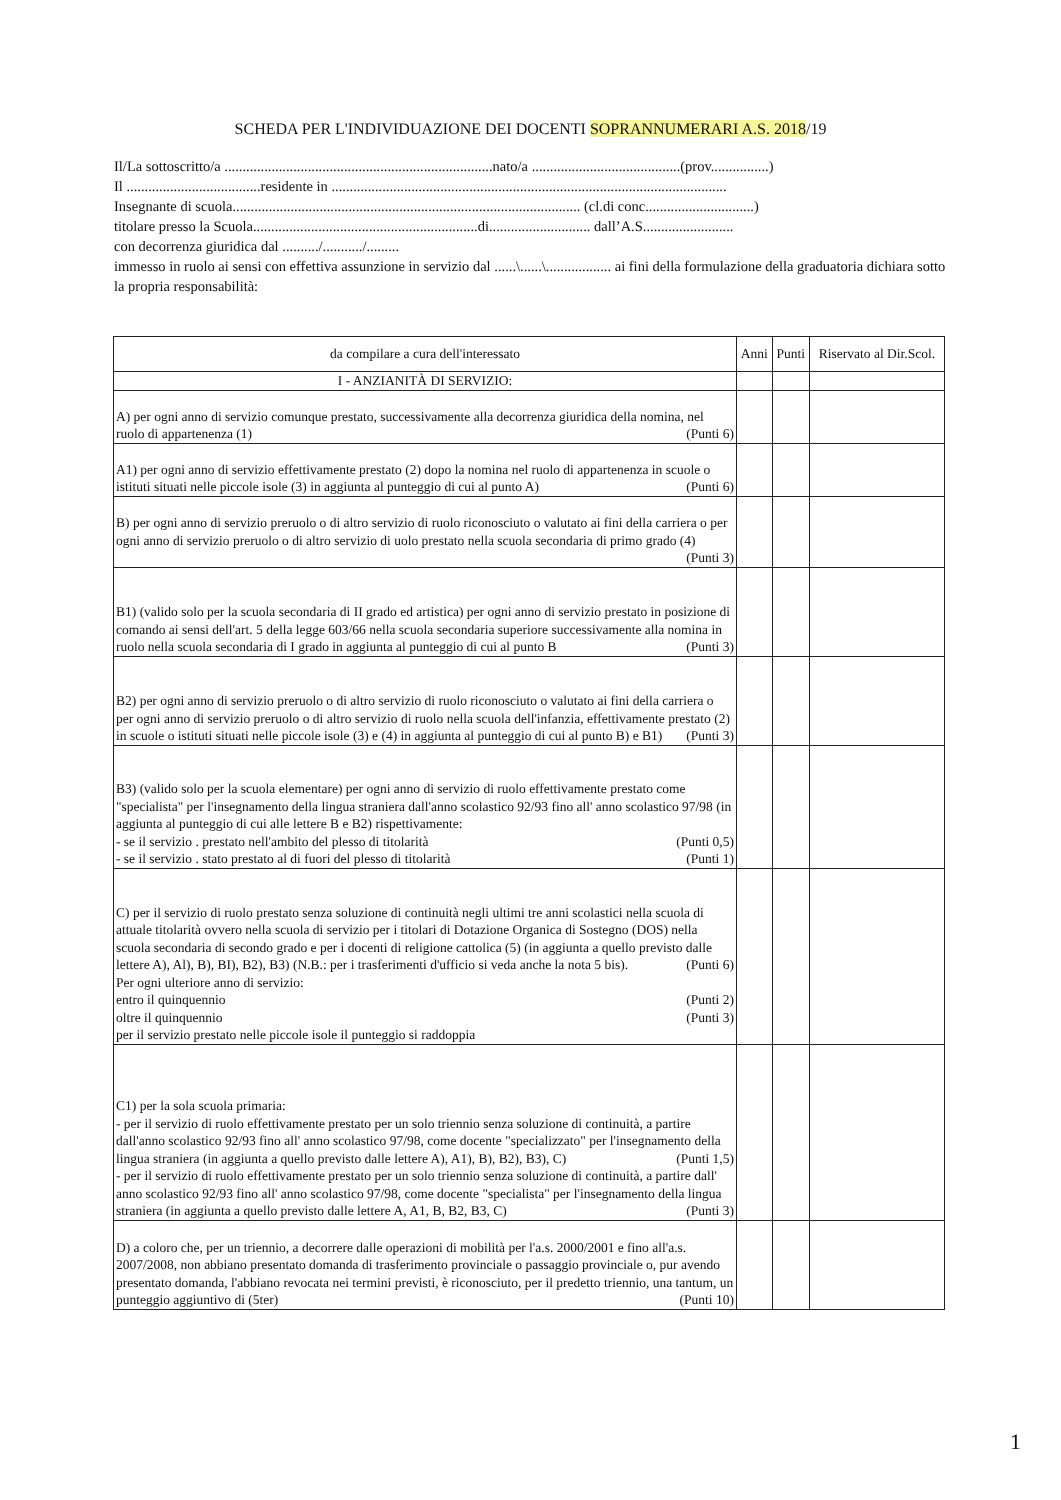SCHEDA PER L'INDIVIDUAZIONE DEI DOCENTI SOPRANNUMERARI A.S. 2018/19
Il/La sottoscritto/a ..........................................................................nato/a .........................................(prov................)
Il .....................................residente in .............................................................................................................
Insegnante di scuola................................................................................................ (cl.di conc..............................)
titolare presso la Scuola..............................................................di............................ dall’A.S.........................
con decorrenza giuridica dal ........../.........../.........
immesso in ruolo ai sensi con effettiva assunzione in servizio dal ......\......\.................. ai fini della formulazione della graduatoria dichiara sotto la propria responsabilità:
| da compilare a cura dell'interessato | Anni | Punti | Riservato al Dir.Scol. |
| --- | --- | --- | --- |
| I - ANZIANITÀ DI SERVIZIO: | | | |
| A) per ogni anno di servizio comunque prestato, successivamente alla decorrenza giuridica della nomina, nel ruolo di appartenenza (1) (Punti 6) | | | |
| A1) per ogni anno di servizio effettivamente prestato (2) dopo la nomina nel ruolo di appartenenza in scuole o istituti situati nelle piccole isole (3) in aggiunta al punteggio di cui al punto A) (Punti 6) | | | |
| B) per ogni anno di servizio preruolo o di altro servizio di ruolo riconosciuto o valutato ai fini della carriera o per ogni anno di servizio preruolo o di altro servizio di uolo prestato nella scuola secondaria di primo grado (4) (Punti 3) | | | |
| B1) (valido solo per la scuola secondaria di II grado ed artistica) per ogni anno di servizio prestato in posizione di comando ai sensi dell'art. 5 della legge 603/66 nella scuola secondaria superiore successivamente alla nomina in ruolo nella scuola secondaria di I grado in aggiunta al punteggio di cui al punto B (Punti 3) | | | |
| B2) per ogni anno di servizio preruolo o di altro servizio di ruolo riconosciuto o valutato ai fini della carriera o per ogni anno di servizio preruolo o di altro servizio di ruolo nella scuola dell'infanzia, effettivamente prestato (2) in scuole o istituti situati nelle piccole isole (3) e (4) in aggiunta al punteggio di cui al punto B) e B1) (Punti 3) | | | |
| B3) (valido solo per la scuola elementare) per ogni anno di servizio di ruolo effettivamente prestato come "specialista" per l'insegnamento della lingua straniera dall'anno scolastico 92/93 fino all' anno scolastico 97/98 (in aggiunta al punteggio di cui alle lettere B e B2) rispettivamente: - se il servizio . prestato nell'ambito del plesso di titolarità (Punti 0,5) - se il servizio . stato prestato al di fuori del plesso di titolarità (Punti 1) | | | |
| C) per il servizio di ruolo prestato senza soluzione di continuità negli ultimi tre anni scolastici nella scuola di attuale titolarità ovvero nella scuola di servizio per i titolari di Dotazione Organica di Sostegno (DOS) nella scuola secondaria di secondo grado e per i docenti di religione cattolica (5) (in aggiunta a quello previsto dalle lettere A), Al), B), BI), B2), B3) (N.B.: per i trasferimenti d'ufficio si veda anche la nota 5 bis). (Punti 6) Per ogni ulteriore anno di servizio: entro il quinquennio (Punti 2) oltre il quinquennio (Punti 3) per il servizio prestato nelle piccole isole il punteggio si raddoppia | | | |
| C1) per la sola scuola primaria: - per il servizio di ruolo effettivamente prestato per un solo triennio senza soluzione di continuità, a partire dall'anno scolastico 92/93 fino all' anno scolastico 97/98, come docente "specializzato" per l'insegnamento della lingua straniera (in aggiunta a quello previsto dalle lettere A), A1), B), B2), B3), C) (Punti 1,5) - per il servizio di ruolo effettivamente prestato per un solo triennio senza soluzione di continuità, a partire dall' anno scolastico 92/93 fino all' anno scolastico 97/98, come docente "specialista" per l'insegnamento della lingua straniera (in aggiunta a quello previsto dalle lettere A, A1, B, B2, B3, C) (Punti 3) | | | |
| D) a coloro che, per un triennio, a decorrere dalle operazioni di mobilità per l'a.s. 2000/2001 e fino all'a.s. 2007/2008, non abbiano presentato domanda di trasferimento provinciale o passaggio provinciale o, pur avendo presentato domanda, l'abbiano revocata nei termini previsti, è riconosciuto, per il predetto triennio, una tantum, un punteggio aggiuntivo di (5ter) (Punti 10) | | | |
1